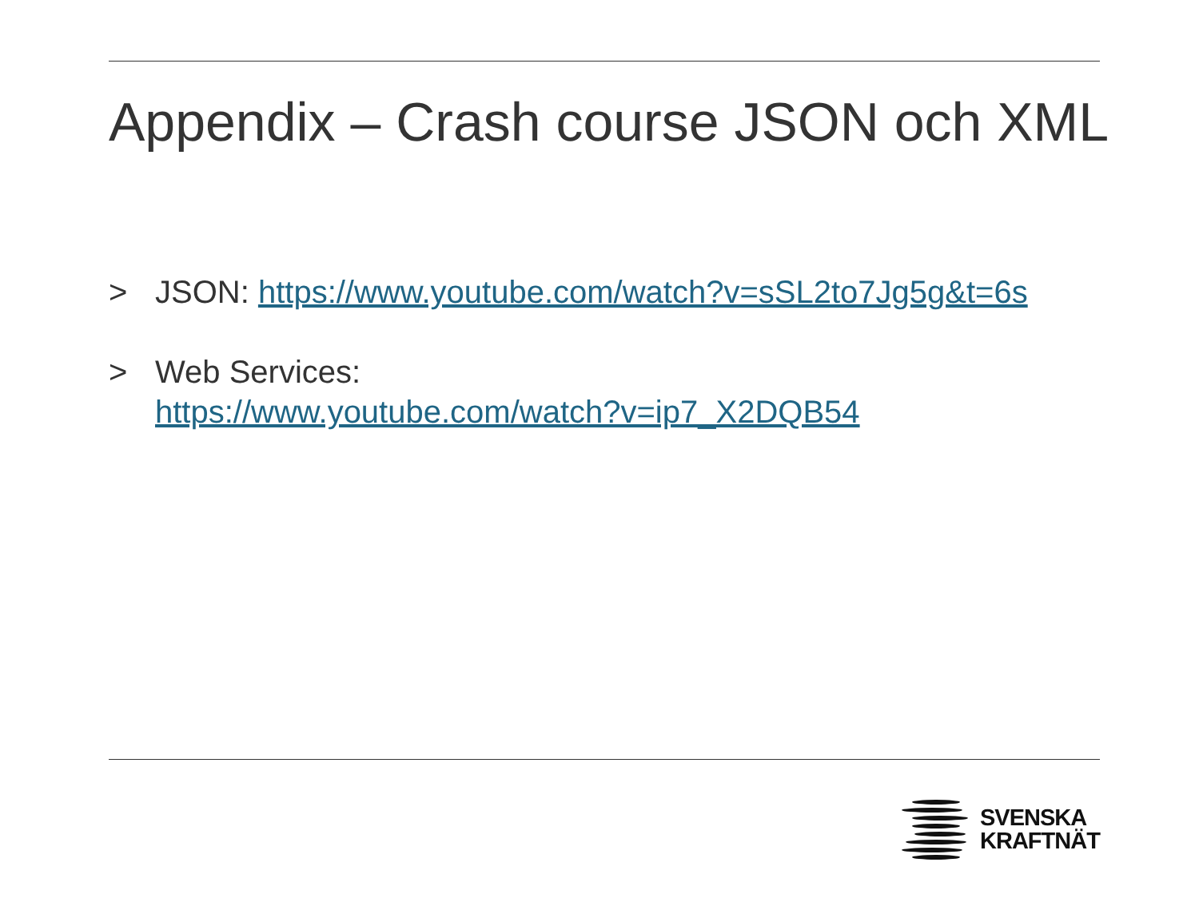Appendix – Crash course JSON och XML
> JSON: https://www.youtube.com/watch?v=sSL2to7Jg5g&t=6s
> Web Services:
https://www.youtube.com/watch?v=ip7_X2DQB54
SVENSKA
KRAFTNÄT